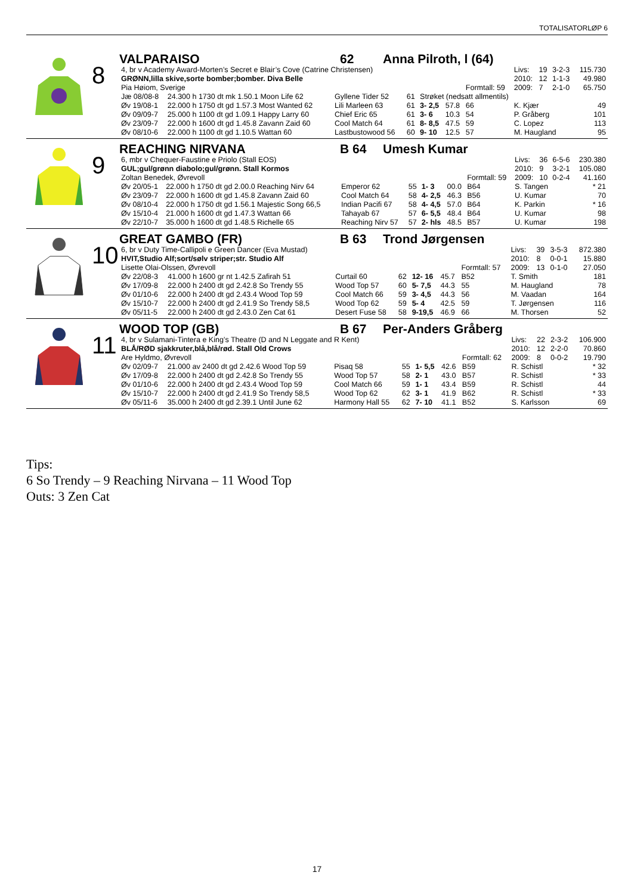TOTALISATORLØP 6
8
VALPARAISO 62 Anna Pilroth, l (64)
| 4, br v Academy Award-Morten’s Secret e Blair’s Cove (Catrine Christensen) | | | | | | | | Livs: | 19 | 3-2-3 | 115.730 |
| GRØNN,lilla skive,sorte bomber;bomber. Diva Belle | | | | | | | | 2010: | 12 | 1-1-3 | 49.980 |
| Pia Høiom, Sverige | | | | | | Formtall: 59 | | 2009: | 7 | 2-1-0 | 65.750 |
| Jæ 08/08-8 | 24.300 h 1730 dt mk 1.50.1 Moon Life 62 | Gyllene Tider 52 | 61 | Strøket (nedsatt allmentils) | | | | | | | |
| Øv 19/08-1 | 22.000 h 1750 dt gd 1.57.3 Most Wanted 62 | Lili Marleen 63 | 61 | 3- 2,5 | 57.8 | 66 | K. Kjær | | | | 49 |
| Øv 09/09-7 | 25.000 h 1100 dt gd 1.09.1 Happy Larry 60 | Chief Eric 65 | 61 | 3- 6 | 10.3 | 54 | P. Gråberg | | | | 101 |
| Øv 23/09-7 | 22.000 h 1600 dt gd 1.45.8 Zavann Zaid 60 | Cool Match 64 | 61 | 8- 8,5 | 47.5 | 59 | C. Lopez | | | | 113 |
| Øv 08/10-6 | 22.000 h 1100 dt gd 1.10.5 Wattan 60 | Lastbustowood 56 | 60 | 9- 10 | 12.5 | 57 | M. Haugland | | | | 95 |
9
REACHING NIRVANA B 64 Umesh Kumar
| 6, mbr v Chequer-Faustine e Priolo (Stall EOS) | | | | | | | | Livs: | 36 | 6-5-6 | 230.380 |
| GUL;gul/grønn diabolo;gul/grønn. Stall Kormos | | | | | | | | 2010: | 9 | 3-2-1 | 105.080 |
| Zoltan Benedek, Øvrevoll | | | | | | Formtall: 59 | | 2009: | 10 | 0-2-4 | 41.160 |
| Øv 20/05-1 | 22.000 h 1750 dt gd 2.00.0 Reaching Nirv 64 | Emperor 62 | 55 | 1- 3 | 00.0 | B64 | S. Tangen | | | | * 21 |
| Øv 23/09-7 | 22.000 h 1600 dt gd 1.45.8 Zavann Zaid 60 | Cool Match 64 | 58 | 4- 2,5 | 46.3 | B56 | U. Kumar | | | | 70 |
| Øv 08/10-4 | 22.000 h 1750 dt gd 1.56.1 Majestic Song 66,5 | Indian Pacifi 67 | 58 | 4- 4,5 | 57.0 | B64 | K. Parkin | | | | * 16 |
| Øv 15/10-4 | 21.000 h 1600 dt gd 1.47.3 Wattan 66 | Tahayab 67 | 57 | 6- 5,5 | 48.4 | B64 | U. Kumar | | | | 98 |
| Øv 22/10-7 | 35.000 h 1600 dt gd 1.48.5 Richelle 65 | Reaching Nirv 57 | 57 | 2- hls | 48.5 | B57 | U. Kumar | | | | 198 |
10
GREAT GAMBO (FR) B 63 Trond Jørgensen
| 6, br v Duty Time-Callipoli e Green Dancer (Eva Mustad) | | | | | | | | Livs: | 39 | 3-5-3 | 872.380 |
| HVIT,Studio Alf;sort/sølv striper;str. Studio Alf | | | | | | | | 2010: | 8 | 0-0-1 | 15.880 |
| Lisette Olai-Olssen, Øvrevoll | | | | | | Formtall: 57 | | 2009: | 13 | 0-1-0 | 27.050 |
| Øv 22/08-3 | 41.000 h 1600 gr nt 1.42.5 Zafirah 51 | Curtail 60 | 62 | 12- 16 | 45.7 | B52 | T. Smith | | | | 181 |
| Øv 17/09-8 | 22.000 h 2400 dt gd 2.42.8 So Trendy 55 | Wood Top 57 | 60 | 5- 7,5 | 44.3 | 55 | M. Haugland | | | | 78 |
| Øv 01/10-6 | 22.000 h 2400 dt gd 2.43.4 Wood Top 59 | Cool Match 66 | 59 | 3- 4,5 | 44.3 | 56 | M. Vaadan | | | | 164 |
| Øv 15/10-7 | 22.000 h 2400 dt gd 2.41.9 So Trendy 58,5 | Wood Top 62 | 59 | 5- 4 | 42.5 | 59 | T. Jørgensen | | | | 116 |
| Øv 05/11-5 | 22.000 h 2400 dt gd 2.43.0 Zen Cat 61 | Desert Fuse 58 | 58 | 9-19,5 | 46.9 | 66 | M. Thorsen | | | | 52 |
11
WOOD TOP (GB) B 67 Per-Anders Gråberg
| 4, br v Sulamani-Tintera e King’s Theatre (D and N Leggate and R Kent) | | | | | | | | Livs: | 22 | 2-3-2 | 106.900 |
| BLÅ/RØD sjakkruter,blå,blå/rød. Stall Old Crows | | | | | | | | 2010: | 12 | 2-2-0 | 70.860 |
| Are Hyldmo, Øvrevoll | | | | | | Formtall: 62 | | 2009: | 8 | 0-0-2 | 19.790 |
| Øv 02/09-7 | 21.000 av 2400 dt gd 2.42.6 Wood Top 59 | Pisaq 58 | 55 | 1- 5,5 | 42.6 | B59 | R. Schistl | | | | * 32 |
| Øv 17/09-8 | 22.000 h 2400 dt gd 2.42.8 So Trendy 55 | Wood Top 57 | 58 | 2- 1 | 43.0 | B57 | R. Schistl | | | | * 33 |
| Øv 01/10-6 | 22.000 h 2400 dt gd 2.43.4 Wood Top 59 | Cool Match 66 | 59 | 1- 1 | 43.4 | B59 | R. Schistl | | | | 44 |
| Øv 15/10-7 | 22.000 h 2400 dt gd 2.41.9 So Trendy 58,5 | Wood Top 62 | 62 | 3- 1 | 41.9 | B62 | R. Schistl | | | | * 33 |
| Øv 05/11-6 | 35.000 h 2400 dt gd 2.39.1 Until June 62 | Harmony Hall 55 | 62 | 7- 10 | 41.1 | B52 | S. Karlsson | | | | 69 |
Tips:
6 So Trendy – 9 Reaching Nirvana – 11 Wood Top
Outs: 3 Zen Cat
17